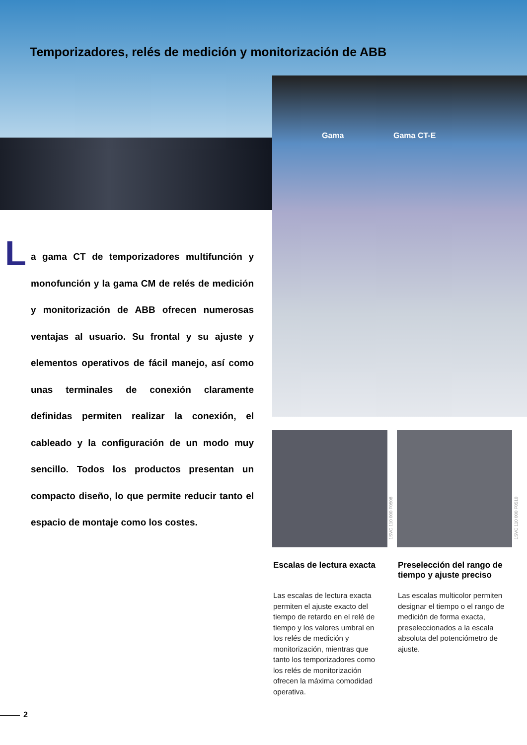Temporizadores, relés de medición y monitorización de ABB
Gama Gama CT-E
L
a gama CT de temporizadores multifunción y monofunción y la gama CM de relés de medición y monitorización de ABB ofrecen numerosas ventajas al usuario. Su frontal y su ajuste y elementos operativos de fácil manejo, así como unas terminales de conexión claramente definidas permiten realizar la conexión, el cableado y la configuración de un modo muy sencillo. Todos los productos presentan un compacto diseño, lo que permite reducir tanto el espacio de montaje como los costes.
1SVC 110 000 F0508
1SVC 110 000 F0510
Escalas de lectura exacta
Las escalas de lectura exacta permiten el ajuste exacto del tiempo de retardo en el relé de tiempo y los valores umbral en los relés de medición y monitorización, mientras que tanto los temporizadores como los relés de monitorización ofrecen la máxima comodidad operativa.
Preselección del rango de tiempo y ajuste preciso
Las escalas multicolor permiten designar el tiempo o el rango de medición de forma exacta, preseleccionados a la escala absoluta del potenciómetro de ajuste.
2